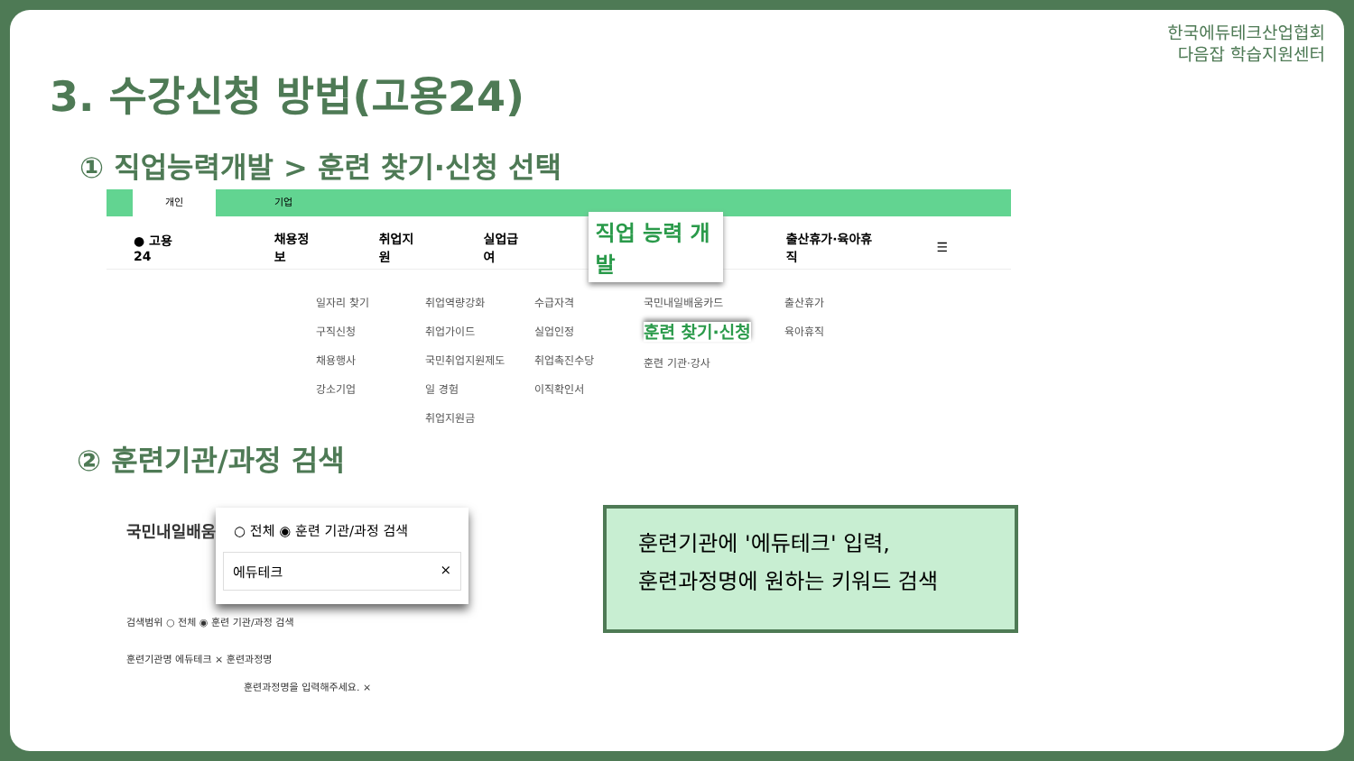한국에듀테크산업협회
다음잡 학습지원센터
3. 수강신청 방법(고용24)
① 직업능력개발 > 훈련 찾기·신청 선택
개인 기업
● 고용24 채용정보 취업지원 실업급여
직업 능력 개발
출산휴가·육아휴직 ☰
일자리 찾기
구직신청
채용행사
강소기업
취업역량강화
취업가이드
국민취업지원제도
일 경험
취업지원금
수급자격
실업인정
취업촉진수당
이직확인서
국민내일배움카드
훈련 찾기·신청
훈련 기관·강사
출산휴가
육아휴직
② 훈련기관/과정 검색
국민내일배움
검색범위 ○ 전체 ◉ 훈련 기관/과정 검색
훈련기관명 에듀테크 × 훈련과정명
훈련과정명을 입력해주세요. ×
○ 전체 ◉ 훈련 기관/과정 검색
에듀테크 ×
훈련기관에 '에듀테크' 입력,
훈련과정명에 원하는 키워드 검색